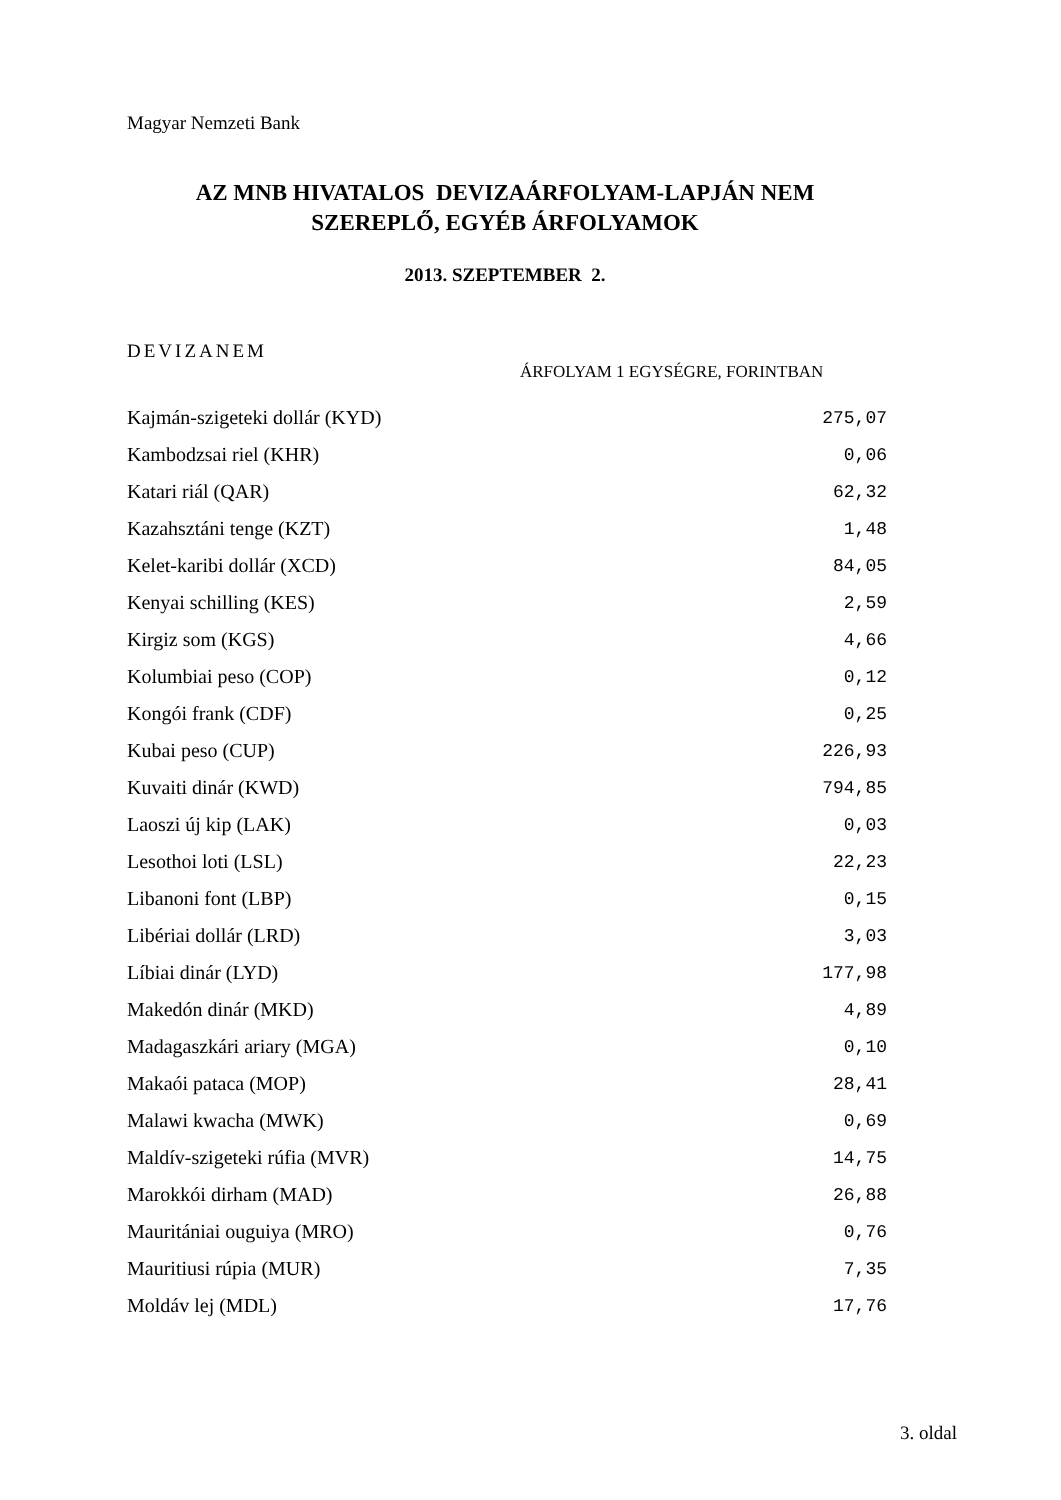Magyar Nemzeti Bank
AZ MNB HIVATALOS DEVIZAÁRFOLYAM-LAPJÁN NEM
SZEREPLŐ, EGYÉB ÁRFOLYAMOK
2013. SZEPTEMBER 2.
DEVIZANEM
ÁRFOLYAM 1 EGYSÉGRE, FORINTBAN
| Kajmán-szigeteki dollár (KYD) | 275,07 |
| Kambodzsai riel (KHR) | 0,06 |
| Katari riál (QAR) | 62,32 |
| Kazahsztáni tenge (KZT) | 1,48 |
| Kelet-karibi dollár (XCD) | 84,05 |
| Kenyai schilling (KES) | 2,59 |
| Kirgiz som (KGS) | 4,66 |
| Kolumbiai peso (COP) | 0,12 |
| Kongói frank (CDF) | 0,25 |
| Kubai peso (CUP) | 226,93 |
| Kuvaiti dinár (KWD) | 794,85 |
| Laoszi új kip (LAK) | 0,03 |
| Lesothoi loti (LSL) | 22,23 |
| Libanoni font (LBP) | 0,15 |
| Libériai dollár (LRD) | 3,03 |
| Líbiai dinár (LYD) | 177,98 |
| Makedón dinár (MKD) | 4,89 |
| Madagaszkári ariary (MGA) | 0,10 |
| Makaói pataca (MOP) | 28,41 |
| Malawi kwacha (MWK) | 0,69 |
| Maldív-szigeteki rúfia (MVR) | 14,75 |
| Marokkói dirham (MAD) | 26,88 |
| Mauritániai ouguiya (MRO) | 0,76 |
| Mauritiusi rúpia (MUR) | 7,35 |
| Moldáv lej (MDL) | 17,76 |
3. oldal